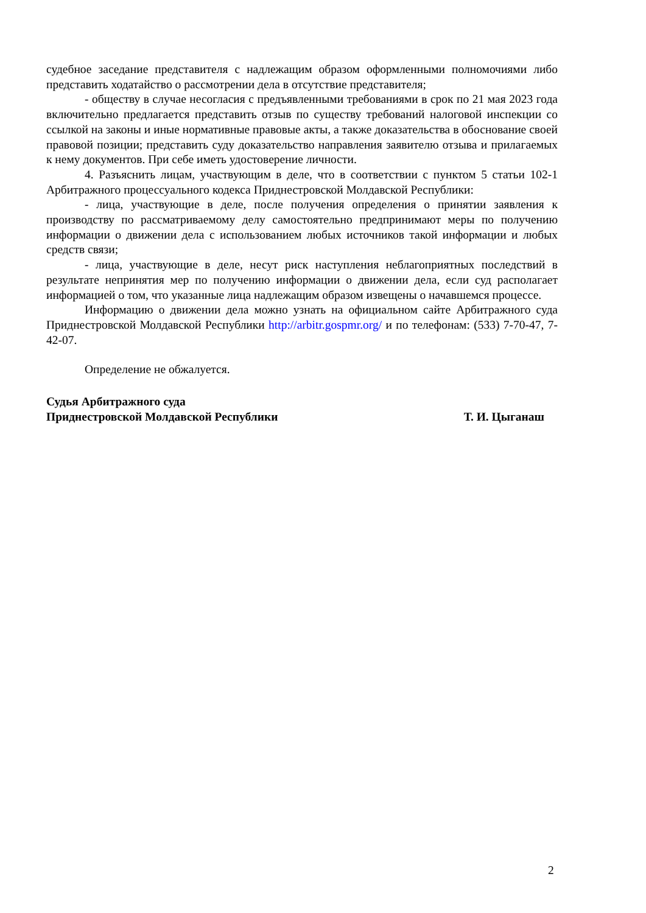судебное заседание представителя с надлежащим образом оформленными полномочиями либо представить ходатайство о рассмотрении дела в отсутствие представителя;
- обществу в случае несогласия с предъявленными требованиями в срок по 21 мая 2023 года включительно предлагается представить отзыв по существу требований налоговой инспекции со ссылкой на законы и иные нормативные правовые акты, а также доказательства в обоснование своей правовой позиции; представить суду доказательство направления заявителю отзыва и прилагаемых к нему документов. При себе иметь удостоверение личности.
4. Разъяснить лицам, участвующим в деле, что в соответствии с пунктом 5 статьи 102-1 Арбитражного процессуального кодекса Приднестровской Молдавской Республики:
- лица, участвующие в деле, после получения определения о принятии заявления к производству по рассматриваемому делу самостоятельно предпринимают меры по получению информации о движении дела с использованием любых источников такой информации и любых средств связи;
- лица, участвующие в деле, несут риск наступления неблагоприятных последствий в результате непринятия мер по получению информации о движении дела, если суд располагает информацией о том, что указанные лица надлежащим образом извещены о начавшемся процессе.
Информацию о движении дела можно узнать на официальном сайте Арбитражного суда Приднестровской Молдавской Республики http://arbitr.gospmr.org/ и по телефонам: (533) 7-70-47, 7-42-07.
Определение не обжалуется.
Судья Арбитражного суда
Приднестровской Молдавской Республики
Т. И. Цыганаш
2